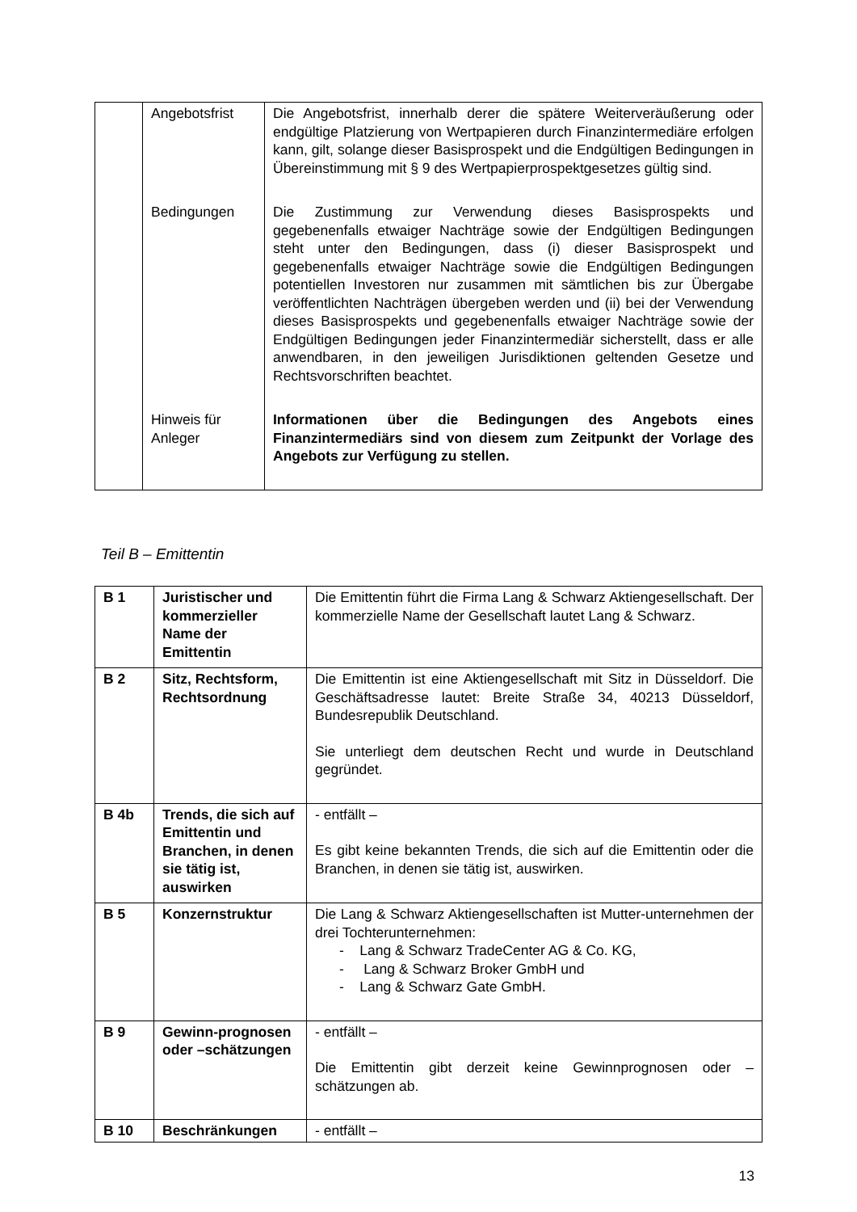| | Angebotsfrist | Die Angebotsfrist, innerhalb derer die spätere Weiterveräußerung oder endgültige Platzierung von Wertpapieren durch Finanzintermediäre erfolgen kann, gilt, solange dieser Basisprospekt und die Endgültigen Bedingungen in Übereinstimmung mit § 9 des Wertpapierprospektgesetzes gültig sind. |
| | Bedingungen | Die Zustimmung zur Verwendung dieses Basisprospekts und gegebenenfalls etwaiger Nachträge sowie der Endgültigen Bedingungen steht unter den Bedingungen, dass (i) dieser Basisprospekt und gegebenenfalls etwaiger Nachträge sowie die Endgültigen Bedingungen potentiellen Investoren nur zusammen mit sämtlichen bis zur Übergabe veröffentlichten Nachträgen übergeben werden und (ii) bei der Verwendung dieses Basisprospekts und gegebenenfalls etwaiger Nachträge sowie der Endgültigen Bedingungen jeder Finanzintermediär sicherstellt, dass er alle anwendbaren, in den jeweiligen Jurisdiktionen geltenden Gesetze und Rechtsvorschriften beachtet. |
| | Hinweis für Anleger | Informationen über die Bedingungen des Angebots eines Finanzintermediärs sind von diesem zum Zeitpunkt der Vorlage des Angebots zur Verfügung zu stellen. |
Teil B – Emittentin
| B 1 | Juristischer und kommerzieller Name der Emittentin | Die Emittentin führt die Firma Lang & Schwarz Aktiengesellschaft. Der kommerzielle Name der Gesellschaft lautet Lang & Schwarz. |
| B 2 | Sitz, Rechtsform, Rechtsordnung | Die Emittentin ist eine Aktiengesellschaft mit Sitz in Düsseldorf. Die Geschäftsadresse lautet: Breite Straße 34, 40213 Düsseldorf, Bundesrepublik Deutschland. Sie unterliegt dem deutschen Recht und wurde in Deutschland gegründet. |
| B 4b | Trends, die sich auf Emittentin und Branchen, in denen sie tätig ist, auswirken | - entfällt – Es gibt keine bekannten Trends, die sich auf die Emittentin oder die Branchen, in denen sie tätig ist, auswirken. |
| B 5 | Konzernstruktur | Die Lang & Schwarz Aktiengesellschaften ist Mutter-unternehmen der drei Tochterunternehmen: - Lang & Schwarz TradeCenter AG & Co. KG, - Lang & Schwarz Broker GmbH und - Lang & Schwarz Gate GmbH. |
| B 9 | Gewinn-prognosen oder –schätzungen | - entfällt – Die Emittentin gibt derzeit keine Gewinnprognosen oder –schätzungen ab. |
| B 10 | Beschränkungen | - entfällt – |
13